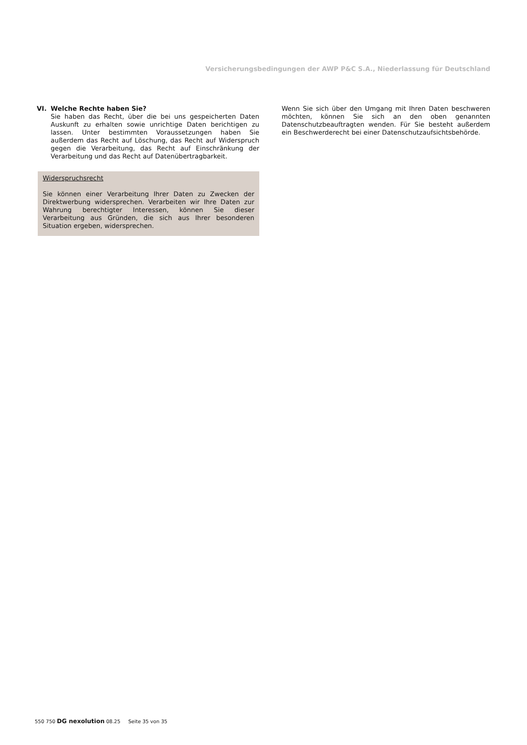Versicherungsbedingungen der AWP P&C S.A., Niederlassung für Deutschland
VI. Welche Rechte haben Sie?
Sie haben das Recht, über die bei uns gespeicherten Daten Auskunft zu erhalten sowie unrichtige Daten berichtigen zu lassen. Unter bestimmten Voraussetzungen haben Sie außerdem das Recht auf Löschung, das Recht auf Widerspruch gegen die Verarbeitung, das Recht auf Einschränkung der Verarbeitung und das Recht auf Datenübertragbarkeit.
Widerspruchsrecht
Sie können einer Verarbeitung Ihrer Daten zu Zwecken der Direktwerbung widersprechen. Verarbeiten wir Ihre Daten zur Wahrung berechtigter Interessen, können Sie dieser Verarbeitung aus Gründen, die sich aus Ihrer besonderen Situation ergeben, widersprechen.
Wenn Sie sich über den Umgang mit Ihren Daten beschweren möchten, können Sie sich an den oben genannten Datenschutzbeauftragten wenden. Für Sie besteht außerdem ein Beschwerderecht bei einer Datenschutzaufsichtsbehörde.
550 750 DG nexolution 08.25 Seite 35 von 35